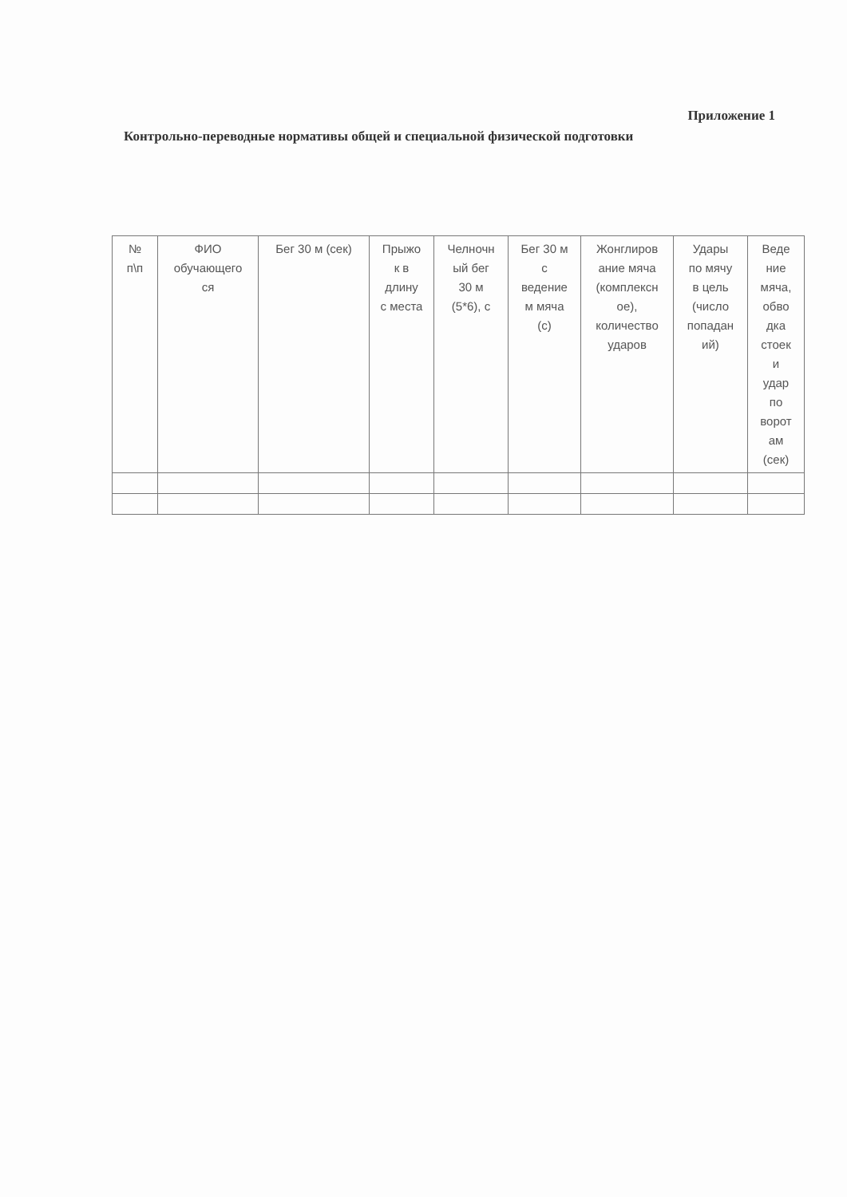Приложение 1
Контрольно-переводные нормативы общей и специальной физической подготовки
| № п\п | ФИО обучающего ся | Бег 30 м (сек) | Прыжо к в длину с места | Челночн ый бег 30 м (5*6), с | Бег 30 м с ведение м мяча (с) | Жонглиров ание мяча (комплексн ое), количество ударов | Удары по мячу в цель (число попадан ий) | Веде ние мяча, обво дка стоек и удар по ворот ам (сек) |